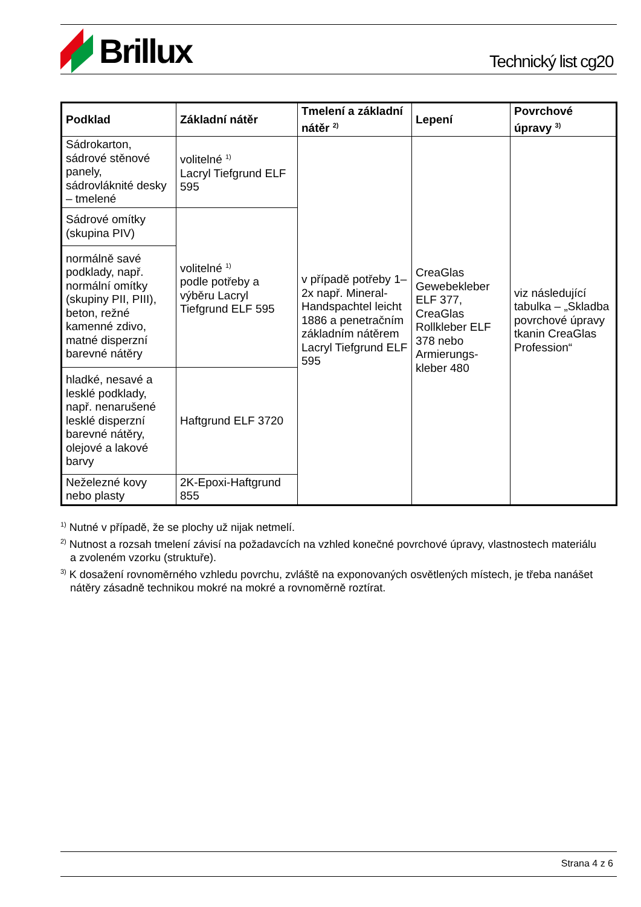Brillux
Technický list cg20
| Podklad | Základní nátěr | Tmelení a základní nátěr <sup>2)</sup> | Lepení | Povrchové úpravy <sup>3)</sup> |
| --- | --- | --- | --- | --- |
| Sádrokarton, sádrové stěnové panely, sádrovláknité desky – tmelené | volitelné <sup>1)</sup> Lacryl Tiefgrund ELF 595 | v případě potřeby 1–2x např. Mineral-Handspachtel leicht 1886 a penetračním základním nátěrem Lacryl Tiefgrund ELF 595 | CreaGlas Gewebekleber ELF 377, CreaGlas Rollkleber ELF 378 nebo Armierungs-kleber 480 | viz následující tabulka – „Skladba povrchové úpravy tkanin CreaGlas Profession“ |
| Sádrové omítky (skupina PIV) | volitelné <sup>1)</sup> podle potřeby a výběru Lacryl Tiefgrund ELF 595 | | | |
| normálně savé podklady, např. normální omítky (skupiny PII, PIII), beton, režné kamenné zdivo, matné disperzní barevné nátěry | | | | |
| hladké, nesavé a lesklé podklady, např. nenarušené lesklé disperzní barevné nátěry, olejové a lakové barvy | Haftgrund ELF 3720 | | | |
| Neželezné kovy nebo plasty | 2K-Epoxi-Haftgrund 855 | | | |
<sup>1)</sup> Nutné v případě, že se plochy už nijak netmelí.
<sup>2)</sup> Nutnost a rozsah tmelení závisí na požadavcích na vzhled konečné povrchové úpravy, vlastnostech materiálu a zvoleném vzorku (struktuře).
<sup>3)</sup> K dosažení rovnoměrného vzhledu povrchu, zvláště na exponovaných osvětlených místech, je třeba nanášet nátěry zásadně technikou mokré na mokré a rovnoměrně roztírat.
Strana 4 z 6